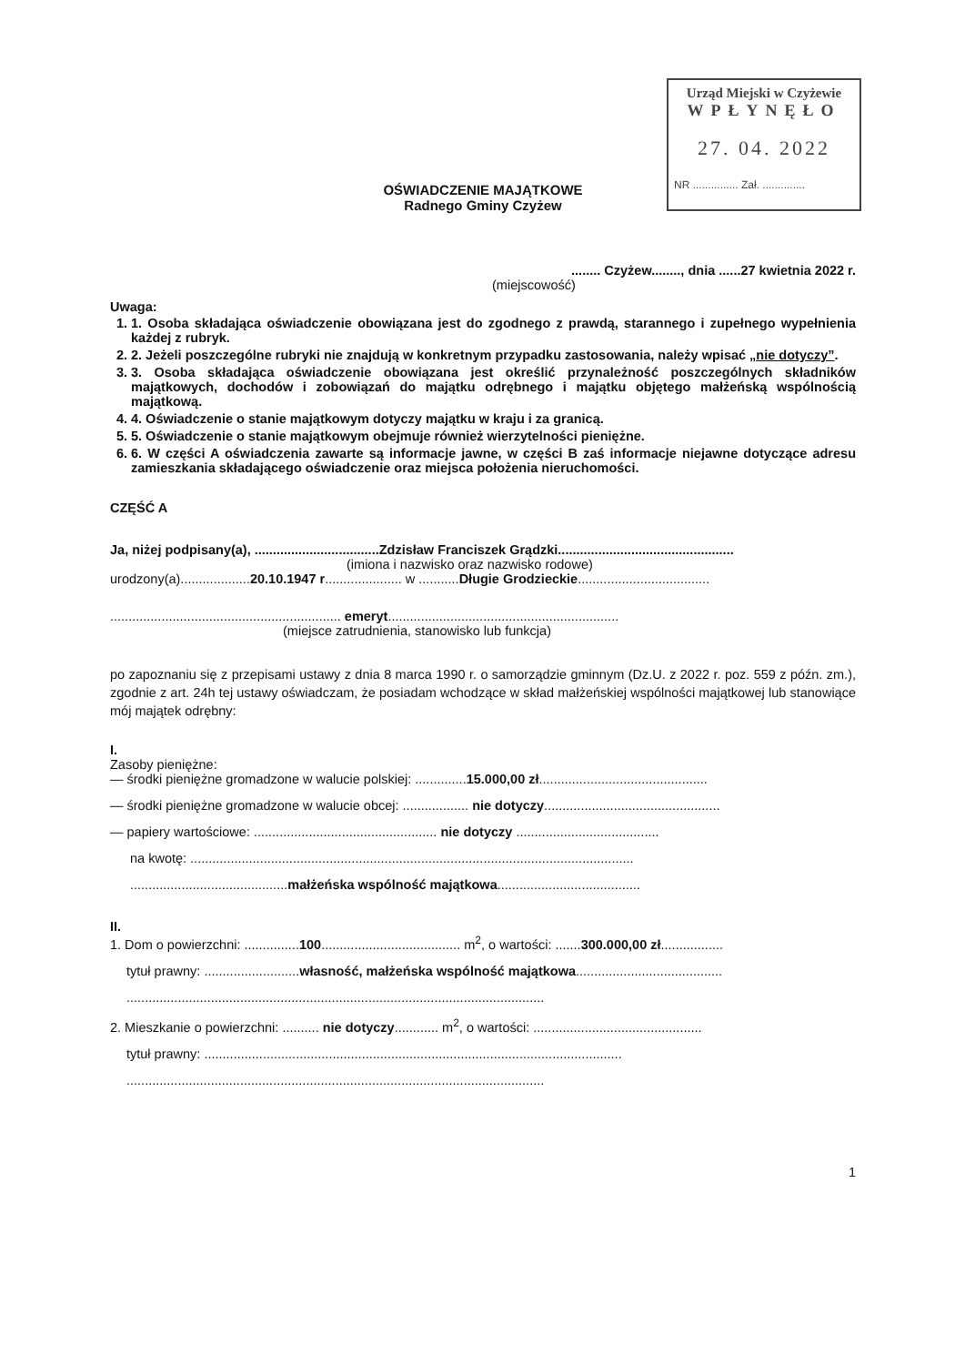Urząd Miejski w Czyżewie
WPŁYNĘŁO
27. 04. 2022
NR ............... Zał. ..............
OŚWIADCZENIE MAJĄTKOWE
Radnego Gminy Czyżew
........ Czyżew........, dnia ......27 kwietnia 2022 r.
(miejscowość)
Uwaga:
1. 1. Osoba składająca oświadczenie obowiązana jest do zgodnego z prawdą, starannego i zupełnego wypełnienia każdej z rubryk.
2. 2. Jeżeli poszczególne rubryki nie znajdują w konkretnym przypadku zastosowania, należy wpisać „nie dotyczy”.
3. 3. Osoba składająca oświadczenie obowiązana jest określić przynależność poszczególnych składników majątkowych, dochodów i zobowiązań do majątku odrębnego i majątku objętego małżeńską wspólnością majątkową.
4. 4. Oświadczenie o stanie majątkowym dotyczy majątku w kraju i za granicą.
5. 5. Oświadczenie o stanie majątkowym obejmuje również wierzytelności pieniężne.
6. 6. W części A oświadczenia zawarte są informacje jawne, w części B zaś informacje niejawne dotyczące adresu zamieszkania składającego oświadczenie oraz miejsca położenia nieruchomości.
CZĘŚĆ A
Ja, niżej podpisany(a), ..................................Zdzisław Franciszek Grądzki................................................
(imiona i nazwisko oraz nazwisko rodowe)
urodzony(a)...................20.10.1947 r..................... w ...........Długie Grodzieckie....................................
............................................................... emeryt...............................................................
(miejsce zatrudnienia, stanowisko lub funkcja)
po zapoznaniu się z przepisami ustawy z dnia 8 marca 1990 r. o samorządzie gminnym (Dz.U. z 2022 r. poz. 559 z późn. zm.), zgodnie z art. 24h tej ustawy oświadczam, że posiadam wchodzące w skład małżeńskiej wspólności majątkowej lub stanowiące mój majątek odrębny:
I.
Zasoby pieniężne:
— środki pieniężne gromadzone w walucie polskiej: ..............15.000,00 zł..............................................
— środki pieniężne gromadzone w walucie obcej: .................. nie dotyczy................................................
— papiery wartościowe: .................................................. nie dotyczy .......................................
na kwotę: .........................................................................................................................
...........................................małżeńska wspólność majątkowa.......................................
II.
1. Dom o powierzchni: ...............100...................................... m<sup>2</sup>, o wartości: .......300.000,00 zł.................
tytuł prawny: ..........................własność, małżeńska wspólność majątkowa........................................
..................................................................................................................
2. Mieszkanie o powierzchni: .......... nie dotyczy............ m<sup>2</sup>, o wartości: ..............................................
tytuł prawny: ..................................................................................................................
..................................................................................................................
1